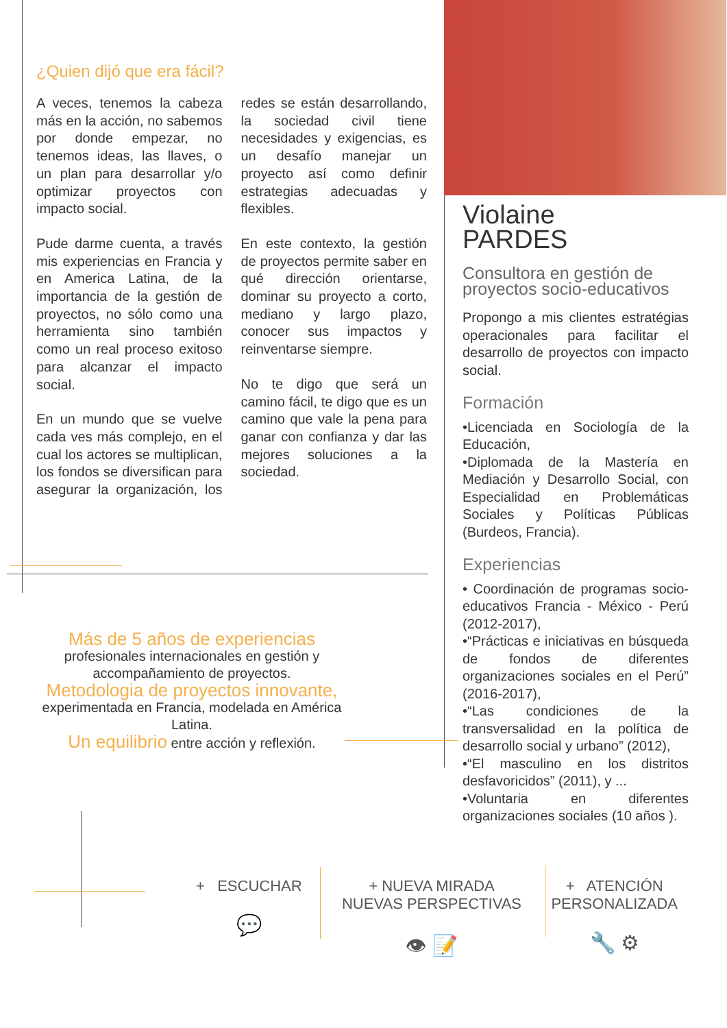¿Quien dijó que era fácil?
A veces, tenemos la cabeza más en la acción, no sabemos por donde empezar, no tenemos ideas, las llaves, o un plan para desarrollar y/o optimizar proyectos con impacto social.
Pude darme cuenta, a través mis experiencias en Francia y en America Latina, de la importancia de la gestión de proyectos, no sólo como una herramienta sino también como un real proceso exitoso para alcanzar el impacto social.
En un mundo que se vuelve cada ves más complejo, en el cual los actores se multiplican, los fondos se diversifican para asegurar la organización, los redes se están desarrollando, la sociedad civil tiene necesidades y exigencias, es un desafío manejar un proyecto así como definir estrategias adecuadas y flexibles.
En este contexto, la gestión de proyectos permite saber en qué dirección orientarse, dominar su proyecto a corto, mediano y largo plazo, conocer sus impactos y reinventarse siempre.
No te digo que será un camino fácil, te digo que es un camino que vale la pena para ganar con confianza y dar las mejores soluciones a la sociedad.
Violaine
PARDES
Consultora en gestión de proyectos socio-educativos
Propongo a mis clientes estratégias operacionales para facilitar el desarrollo de proyectos con impacto social.
Formación
•Licenciada en Sociología de la Educación,
•Diplomada de la Mastería en Mediación y Desarrollo Social, con Especialidad en Problemáticas Sociales y Políticas Públicas (Burdeos, Francia).
Experiencias
• Coordinación de programas socio-educativos Francia - México - Perú (2012-2017),
•“Prácticas e iniciativas en búsqueda de fondos de diferentes organizaciones sociales en el Perú” (2016-2017),
•“Las condiciones de la transversalidad en la política de desarrollo social y urbano” (2012),
•“El masculino en los distritos desfavoricidos” (2011), y ...
•Voluntaria en diferentes organizaciones sociales (10 años ).
Más de 5 años de experiencias
profesionales internacionales en gestión y accompañamiento de proyectos.
Metodologia de proyectos innovante,
experimentada en Francia, modelada en América Latina.
Un equilibrio entre acción y reflexión.
+ ESCUCHAR
💬
+ NUEVA MIRADA
NUEVAS PERSPECTIVAS
👁 📝
+ ATENCIÓN
PERSONALIZADA
🔧 ⚙